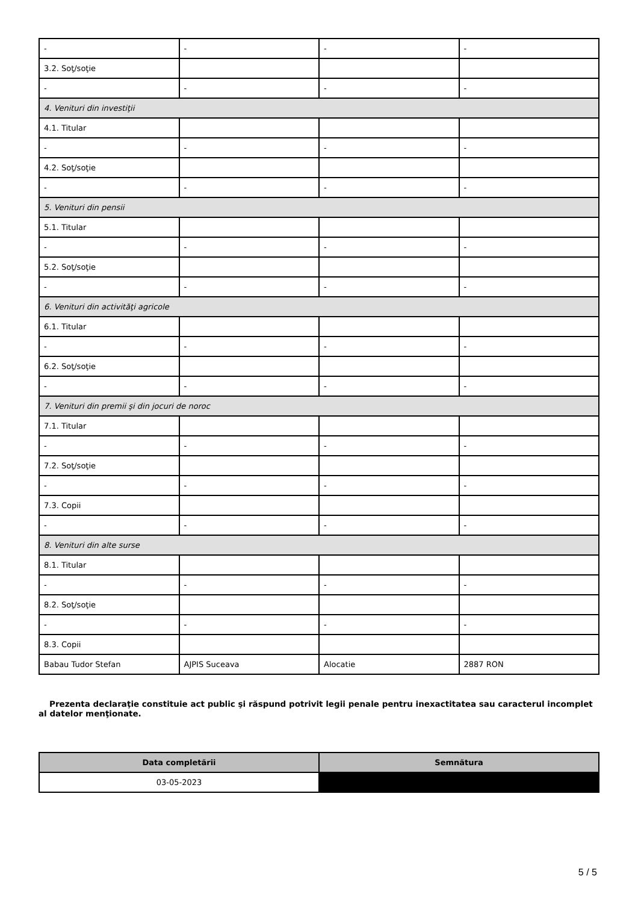| - | - | - | - |
| 3.2. Soţ/soţie | | | |
| - | - | - | - |
| 4. Venituri din investiţii | | | |
| 4.1. Titular | | | |
| - | - | - | - |
| 4.2. Soţ/soţie | | | |
| - | - | - | - |
| 5. Venituri din pensii | | | |
| 5.1. Titular | | | |
| - | - | - | - |
| 5.2. Soţ/soţie | | | |
| - | - | - | - |
| 6. Venituri din activităţi agricole | | | |
| 6.1. Titular | | | |
| - | - | - | - |
| 6.2. Soţ/soţie | | | |
| - | - | - | - |
| 7. Venituri din premii şi din jocuri de noroc | | | |
| 7.1. Titular | | | |
| - | - | - | - |
| 7.2. Soţ/soţie | | | |
| - | - | - | - |
| 7.3. Copii | | | |
| - | - | - | - |
| 8. Venituri din alte surse | | | |
| 8.1. Titular | | | |
| - | - | - | - |
| 8.2. Soţ/soţie | | | |
| - | - | - | - |
| 8.3. Copii | | | |
| Babau Tudor Stefan | AJPIS Suceava | Alocatie | 2887 RON |
Prezenta declaraţie constituie act public şi răspund potrivit legii penale pentru inexactitatea sau caracterul incomplet al datelor menţionate.
| Data completării | Semnătura |
| --- | --- |
| 03-05-2023 | |
5 / 5